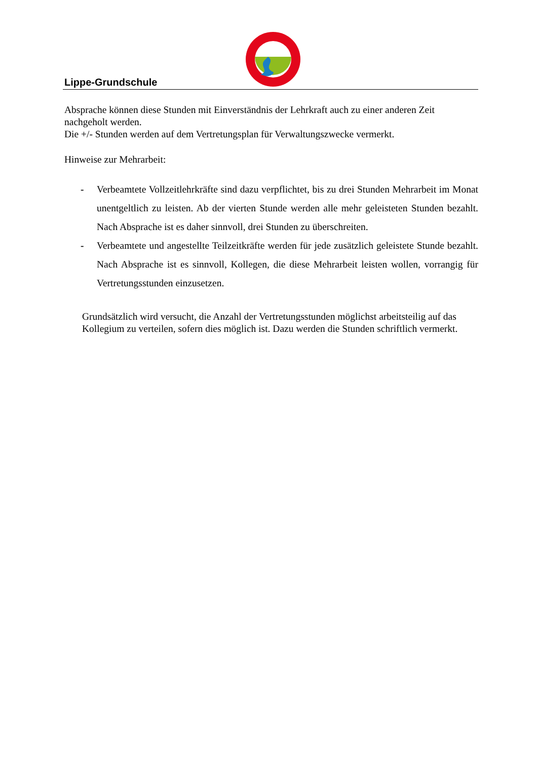Lippe-Grundschule
Absprache können diese Stunden mit Einverständnis der Lehrkraft auch zu einer anderen Zeit nachgeholt werden.
Die +/- Stunden werden auf dem Vertretungsplan für Verwaltungszwecke vermerkt.
Hinweise zur Mehrarbeit:
- Verbeamtete Vollzeitlehrkräfte sind dazu verpflichtet, bis zu drei Stunden Mehrarbeit im Monat unentgeltlich zu leisten. Ab der vierten Stunde werden alle mehr geleisteten Stunden bezahlt. Nach Absprache ist es daher sinnvoll, drei Stunden zu überschreiten.
- Verbeamtete und angestellte Teilzeitkräfte werden für jede zusätzlich geleistete Stunde bezahlt. Nach Absprache ist es sinnvoll, Kollegen, die diese Mehrarbeit leisten wollen, vorrangig für Vertretungsstunden einzusetzen.
Grundsätzlich wird versucht, die Anzahl der Vertretungsstunden möglichst arbeitsteilig auf das Kollegium zu verteilen, sofern dies möglich ist. Dazu werden die Stunden schriftlich vermerkt.